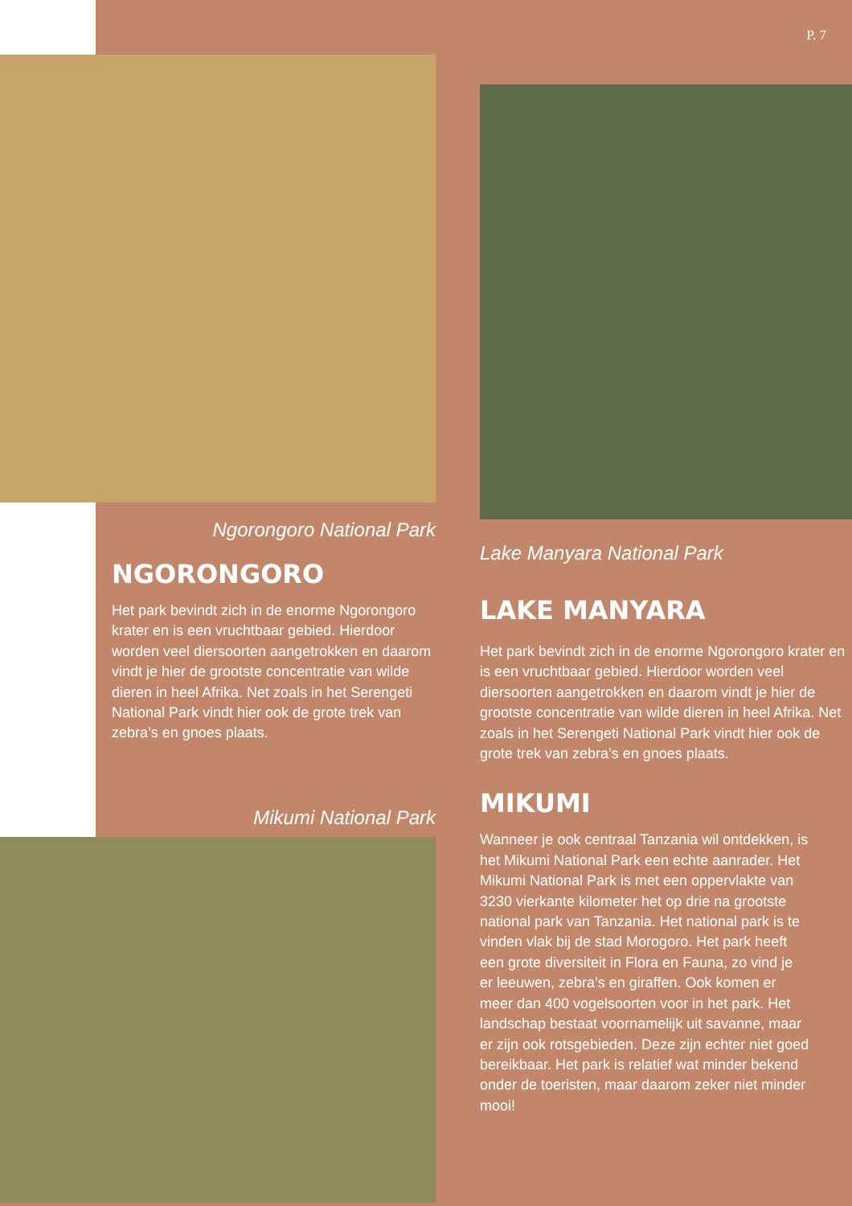P. 7
Ngorongoro National Park
NGORONGORO
Het park bevindt zich in de enorme Ngorongoro krater en is een vruchtbaar gebied. Hierdoor worden veel diersoorten aangetrokken en daarom vindt je hier de grootste concentratie van wilde dieren in heel Afrika. Net zoals in het Serengeti National Park vindt hier ook de grote trek van zebra’s en gnoes plaats.
Mikumi National Park
Lake Manyara National Park
LAKE MANYARA
Het park bevindt zich in de enorme Ngorongoro krater en is een vruchtbaar gebied. Hierdoor worden veel diersoorten aangetrokken en daarom vindt je hier de grootste concentratie van wilde dieren in heel Afrika. Net zoals in het Serengeti National Park vindt hier ook de grote trek van zebra’s en gnoes plaats.
MIKUMI
Wanneer je ook centraal Tanzania wil ontdekken, is het Mikumi National Park een echte aanrader. Het Mikumi National Park is met een oppervlakte van 3230 vierkante kilometer het op drie na grootste national park van Tanzania. Het national park is te vinden vlak bij de stad Morogoro. Het park heeft een grote diversiteit in Flora en Fauna, zo vind je er leeuwen, zebra’s en giraffen. Ook komen er meer dan 400 vogelsoorten voor in het park. Het landschap bestaat voornamelijk uit savanne, maar er zijn ook rotsgebieden. Deze zijn echter niet goed bereikbaar. Het park is relatief wat minder bekend onder de toeristen, maar daarom zeker niet minder mooi!